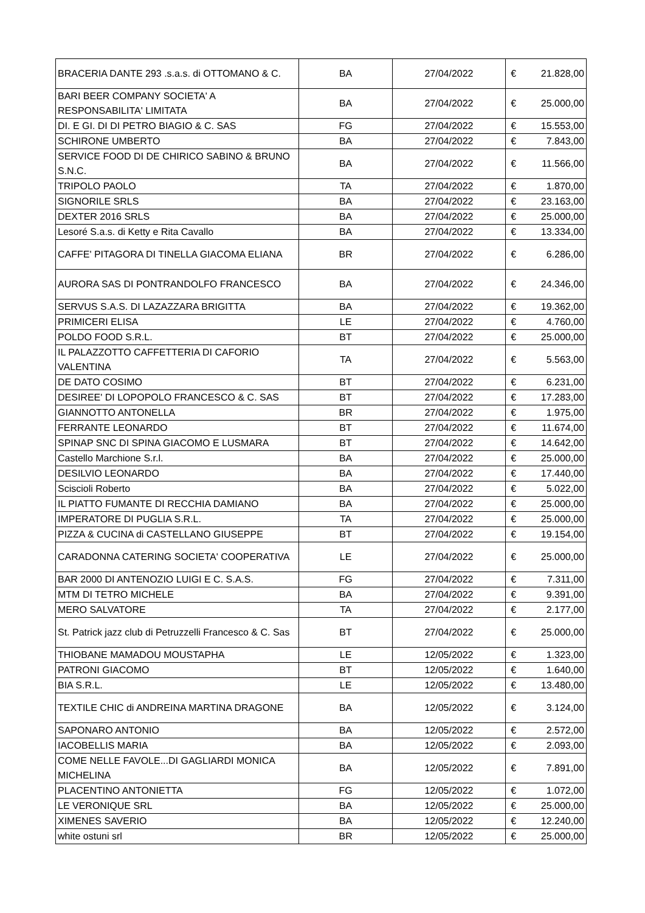| BRACERIA DANTE 293 .s.a.s. di OTTOMANO & C. | BA | 27/04/2022 | € | 21.828,00 |
| BARI BEER COMPANY SOCIETA' A RESPONSABILITA' LIMITATA | BA | 27/04/2022 | € | 25.000,00 |
| DI. E GI. DI DI PETRO BIAGIO & C. SAS | FG | 27/04/2022 | € | 15.553,00 |
| SCHIRONE UMBERTO | BA | 27/04/2022 | € | 7.843,00 |
| SERVICE FOOD DI DE CHIRICO SABINO & BRUNO S.N.C. | BA | 27/04/2022 | € | 11.566,00 |
| TRIPOLO PAOLO | TA | 27/04/2022 | € | 1.870,00 |
| SIGNORILE SRLS | BA | 27/04/2022 | € | 23.163,00 |
| DEXTER 2016 SRLS | BA | 27/04/2022 | € | 25.000,00 |
| Lesoré S.a.s. di Ketty e Rita Cavallo | BA | 27/04/2022 | € | 13.334,00 |
| CAFFE' PITAGORA DI TINELLA GIACOMA ELIANA | BR | 27/04/2022 | € | 6.286,00 |
| AURORA SAS DI PONTRANDOLFO FRANCESCO | BA | 27/04/2022 | € | 24.346,00 |
| SERVUS S.A.S. DI LAZAZZARA BRIGITTA | BA | 27/04/2022 | € | 19.362,00 |
| PRIMICERI ELISA | LE | 27/04/2022 | € | 4.760,00 |
| POLDO FOOD S.R.L. | BT | 27/04/2022 | € | 25.000,00 |
| IL PALAZZOTTO CAFFETTERIA DI CAFORIO VALENTINA | TA | 27/04/2022 | € | 5.563,00 |
| DE DATO COSIMO | BT | 27/04/2022 | € | 6.231,00 |
| DESIREE' DI LOPOPOLO FRANCESCO & C. SAS | BT | 27/04/2022 | € | 17.283,00 |
| GIANNOTTO ANTONELLA | BR | 27/04/2022 | € | 1.975,00 |
| FERRANTE LEONARDO | BT | 27/04/2022 | € | 11.674,00 |
| SPINAP SNC DI SPINA GIACOMO E LUSMARA | BT | 27/04/2022 | € | 14.642,00 |
| Castello Marchione S.r.l. | BA | 27/04/2022 | € | 25.000,00 |
| DESILVIO LEONARDO | BA | 27/04/2022 | € | 17.440,00 |
| Sciscioli Roberto | BA | 27/04/2022 | € | 5.022,00 |
| IL PIATTO FUMANTE DI RECCHIA DAMIANO | BA | 27/04/2022 | € | 25.000,00 |
| IMPERATORE DI PUGLIA S.R.L. | TA | 27/04/2022 | € | 25.000,00 |
| PIZZA & CUCINA di CASTELLANO GIUSEPPE | BT | 27/04/2022 | € | 19.154,00 |
| CARADONNA CATERING SOCIETA' COOPERATIVA | LE | 27/04/2022 | € | 25.000,00 |
| BAR 2000 DI ANTENOZIO LUIGI E C. S.A.S. | FG | 27/04/2022 | € | 7.311,00 |
| MTM DI TETRO MICHELE | BA | 27/04/2022 | € | 9.391,00 |
| MERO SALVATORE | TA | 27/04/2022 | € | 2.177,00 |
| St. Patrick jazz club di Petruzzelli Francesco & C. Sas | BT | 27/04/2022 | € | 25.000,00 |
| THIOBANE MAMADOU MOUSTAPHA | LE | 12/05/2022 | € | 1.323,00 |
| PATRONI GIACOMO | BT | 12/05/2022 | € | 1.640,00 |
| BIA S.R.L. | LE | 12/05/2022 | € | 13.480,00 |
| TEXTILE CHIC di ANDREINA MARTINA DRAGONE | BA | 12/05/2022 | € | 3.124,00 |
| SAPONARO ANTONIO | BA | 12/05/2022 | € | 2.572,00 |
| IACOBELLIS MARIA | BA | 12/05/2022 | € | 2.093,00 |
| COME NELLE FAVOLE...DI GAGLIARDI MONICA MICHELINA | BA | 12/05/2022 | € | 7.891,00 |
| PLACENTINO ANTONIETTA | FG | 12/05/2022 | € | 1.072,00 |
| LE VERONIQUE SRL | BA | 12/05/2022 | € | 25.000,00 |
| XIMENES SAVERIO | BA | 12/05/2022 | € | 12.240,00 |
| white ostuni srl | BR | 12/05/2022 | € | 25.000,00 |